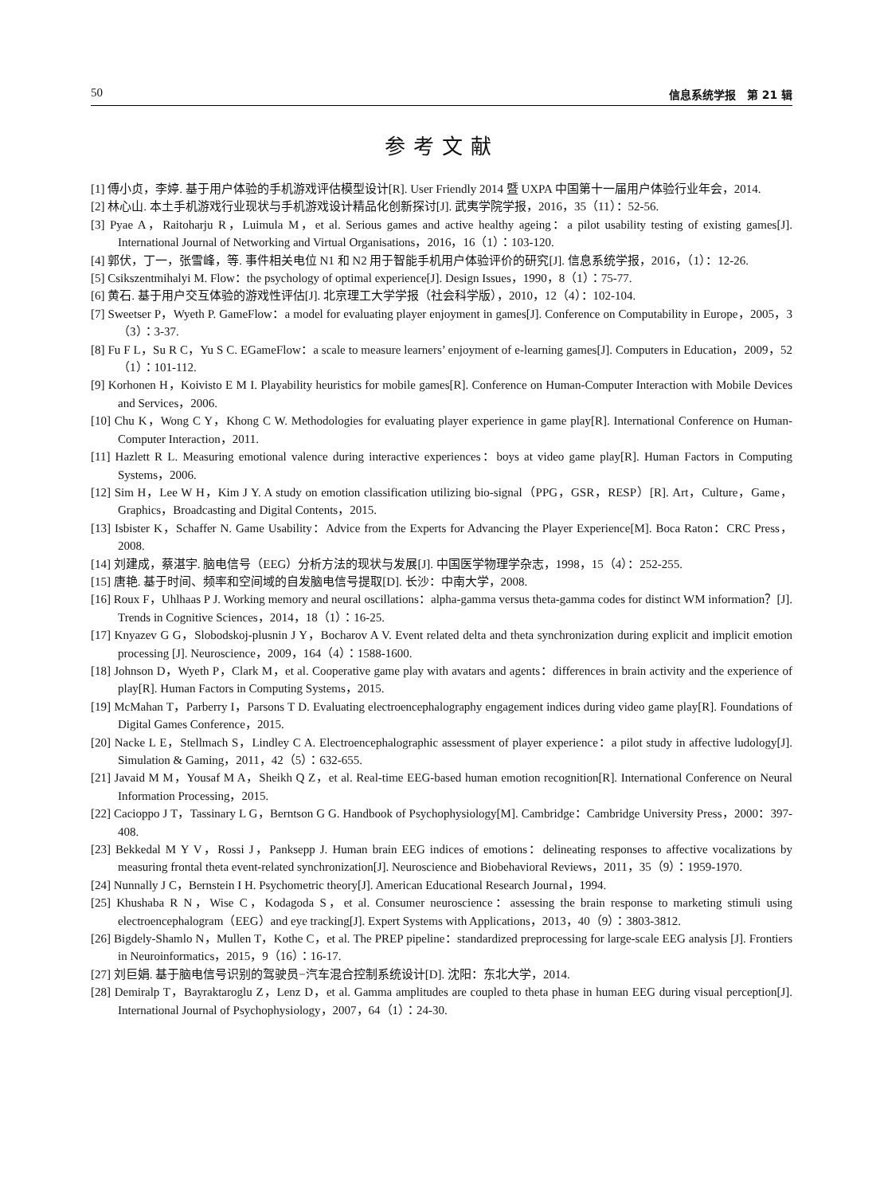50 信息系统学报　第 21 辑
参考文献
[1] 傅小贞，李婷. 基于用户体验的手机游戏评估模型设计[R]. User Friendly 2014 暨 UXPA 中国第十一届用户体验行业年会，2014.
[2] 林心山. 本土手机游戏行业现状与手机游戏设计精品化创新探讨[J]. 武夷学院学报，2016，35（11）：52-56.
[3] Pyae A，Raitoharju R，Luimula M，et al. Serious games and active healthy ageing：a pilot usability testing of existing games[J]. International Journal of Networking and Virtual Organisations，2016，16（1）：103-120.
[4] 郭伏，丁一，张雪峰，等. 事件相关电位 N1 和 N2 用于智能手机用户体验评价的研究[J]. 信息系统学报，2016，（1）：12-26.
[5] Csikszentmihalyi M. Flow：the psychology of optimal experience[J]. Design Issues，1990，8（1）：75-77.
[6] 黄石. 基于用户交互体验的游戏性评估[J]. 北京理工大学学报（社会科学版），2010，12（4）：102-104.
[7] Sweetser P，Wyeth P. GameFlow：a model for evaluating player enjoyment in games[J]. Conference on Computability in Europe，2005，3（3）：3-37.
[8] Fu F L，Su R C，Yu S C. EGameFlow：a scale to measure learners’ enjoyment of e-learning games[J]. Computers in Education，2009，52（1）：101-112.
[9] Korhonen H，Koivisto E M I. Playability heuristics for mobile games[R]. Conference on Human-Computer Interaction with Mobile Devices and Services，2006.
[10] Chu K，Wong C Y，Khong C W. Methodologies for evaluating player experience in game play[R]. International Conference on Human-Computer Interaction，2011.
[11] Hazlett R L. Measuring emotional valence during interactive experiences：boys at video game play[R]. Human Factors in Computing Systems，2006.
[12] Sim H，Lee W H，Kim J Y. A study on emotion classification utilizing bio-signal（PPG，GSR，RESP）[R]. Art，Culture，Game，Graphics，Broadcasting and Digital Contents，2015.
[13] Isbister K，Schaffer N. Game Usability：Advice from the Experts for Advancing the Player Experience[M]. Boca Raton：CRC Press，2008.
[14] 刘建成，蔡湛宇. 脑电信号（EEG）分析方法的现状与发展[J]. 中国医学物理学杂志，1998，15（4）：252-255.
[15] 唐艳. 基于时间、频率和空间域的自发脑电信号提取[D]. 长沙：中南大学，2008.
[16] Roux F，Uhlhaas P J. Working memory and neural oscillations：alpha-gamma versus theta-gamma codes for distinct WM information？[J]. Trends in Cognitive Sciences，2014，18（1）：16-25.
[17] Knyazev G G，Slobodskoj-plusnin J Y，Bocharov A V. Event related delta and theta synchronization during explicit and implicit emotion processing [J]. Neuroscience，2009，164（4）：1588-1600.
[18] Johnson D，Wyeth P，Clark M，et al. Cooperative game play with avatars and agents：differences in brain activity and the experience of play[R]. Human Factors in Computing Systems，2015.
[19] McMahan T，Parberry I，Parsons T D. Evaluating electroencephalography engagement indices during video game play[R]. Foundations of Digital Games Conference，2015.
[20] Nacke L E，Stellmach S，Lindley C A. Electroencephalographic assessment of player experience：a pilot study in affective ludology[J]. Simulation & Gaming，2011，42（5）：632-655.
[21] Javaid M M，Yousaf M A，Sheikh Q Z，et al. Real-time EEG-based human emotion recognition[R]. International Conference on Neural Information Processing，2015.
[22] Cacioppo J T，Tassinary L G，Berntson G G. Handbook of Psychophysiology[M]. Cambridge：Cambridge University Press，2000：397-408.
[23] Bekkedal M Y V，Rossi J，Panksepp J. Human brain EEG indices of emotions：delineating responses to affective vocalizations by measuring frontal theta event-related synchronization[J]. Neuroscience and Biobehavioral Reviews，2011，35（9）：1959-1970.
[24] Nunnally J C，Bernstein I H. Psychometric theory[J]. American Educational Research Journal，1994.
[25] Khushaba R N，Wise C，Kodagoda S，et al. Consumer neuroscience：assessing the brain response to marketing stimuli using electroencephalogram（EEG）and eye tracking[J]. Expert Systems with Applications，2013，40（9）：3803-3812.
[26] Bigdely-Shamlo N，Mullen T，Kothe C，et al. The PREP pipeline：standardized preprocessing for large-scale EEG analysis [J]. Frontiers in Neuroinformatics，2015，9（16）：16-17.
[27] 刘巨娟. 基于脑电信号识别的驾驶员−汽车混合控制系统设计[D]. 沈阳：东北大学，2014.
[28] Demiralp T，Bayraktaroglu Z，Lenz D，et al. Gamma amplitudes are coupled to theta phase in human EEG during visual perception[J]. International Journal of Psychophysiology，2007，64（1）：24-30.